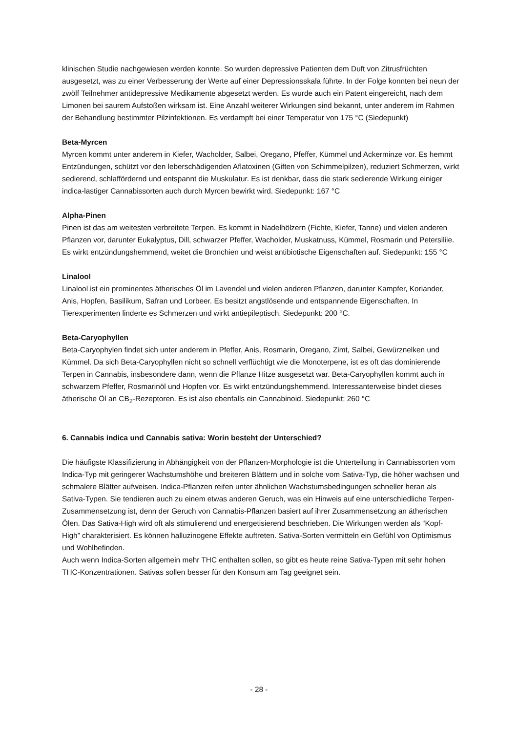klinischen Studie nachgewiesen werden konnte. So wurden depressive Patienten dem Duft von Zitrusfrüchten ausgesetzt, was zu einer Verbesserung der Werte auf einer Depressionsskala führte. In der Folge konnten bei neun der zwölf Teilnehmer antidepressive Medikamente abgesetzt werden. Es wurde auch ein Patent eingereicht, nach dem Limonen bei saurem Aufstoßen wirksam ist. Eine Anzahl weiterer Wirkungen sind bekannt, unter anderem im Rahmen der Behandlung bestimmter Pilzinfektionen. Es verdampft bei einer Temperatur von 175 °C (Siedepunkt)
Beta-Myrcen
Myrcen kommt unter anderem in Kiefer, Wacholder, Salbei, Oregano, Pfeffer, Kümmel und Ackerminze vor. Es hemmt Entzündungen, schützt vor den leberschädigenden Aflatoxinen (Giften von Schimmelpilzen), reduziert Schmerzen, wirkt sedierend, schlaffördernd und entspannt die Muskulatur. Es ist denkbar, dass die stark sedierende Wirkung einiger indica-lastiger Cannabissorten auch durch Myrcen bewirkt wird. Siedepunkt: 167 °C
Alpha-Pinen
Pinen ist das am weitesten verbreitete Terpen. Es kommt in Nadelhölzern (Fichte, Kiefer, Tanne) und vielen anderen Pflanzen vor, darunter Eukalyptus, Dill, schwarzer Pfeffer, Wacholder, Muskatnuss, Kümmel, Rosmarin und Petersiliie. Es wirkt entzündungshemmend, weitet die Bronchien und weist antibiotische Eigenschaften auf. Siedepunkt: 155 °C
Linalool
Linalool ist ein prominentes ätherisches Öl im Lavendel und vielen anderen Pflanzen, darunter Kampfer, Koriander, Anis, Hopfen, Basilikum, Safran und Lorbeer. Es besitzt angstlösende und entspannende Eigenschaften. In Tierexperimenten linderte es Schmerzen und wirkt antiepileptisch. Siedepunkt: 200 °C.
Beta-Caryophyllen
Beta-Caryophylen findet sich unter anderem in Pfeffer, Anis, Rosmarin, Oregano, Zimt, Salbei, Gewürznelken und Kümmel. Da sich Beta-Caryophyllen nicht so schnell verflüchtigt wie die Monoterpene, ist es oft das dominierende Terpen in Cannabis, insbesondere dann, wenn die Pflanze Hitze ausgesetzt war. Beta-Caryophyllen kommt auch in schwarzem Pfeffer, Rosmarinöl und Hopfen vor. Es wirkt entzündungshemmend. Interessanterweise bindet dieses ätherische Öl an CB<sub>2</sub>-Rezeptoren. Es ist also ebenfalls ein Cannabinoid. Siedepunkt: 260 °C
6. Cannabis indica und Cannabis sativa: Worin besteht der Unterschied?
Die häufigste Klassifizierung in Abhängigkeit von der Pflanzen-Morphologie ist die Unterteilung in Cannabissorten vom Indica-Typ mit geringerer Wachstumshöhe und breiteren Blättern und in solche vom Sativa-Typ, die höher wachsen und schmalere Blätter aufweisen. Indica-Pflanzen reifen unter ähnlichen Wachstumsbedingungen schneller heran als Sativa-Typen. Sie tendieren auch zu einem etwas anderen Geruch, was ein Hinweis auf eine unterschiedliche Terpen-Zusammensetzung ist, denn der Geruch von Cannabis-Pflanzen basiert auf ihrer Zusammensetzung an ätherischen Ölen. Das Sativa-High wird oft als stimulierend und energetisierend beschrieben. Die Wirkungen werden als “Kopf-High” charakterisiert. Es können halluzinogene Effekte auftreten. Sativa-Sorten vermitteln ein Gefühl von Optimismus und Wohlbefinden.
Auch wenn Indica-Sorten allgemein mehr THC enthalten sollen, so gibt es heute reine Sativa-Typen mit sehr hohen THC-Konzentrationen. Sativas sollen besser für den Konsum am Tag geeignet sein.
- 28 -